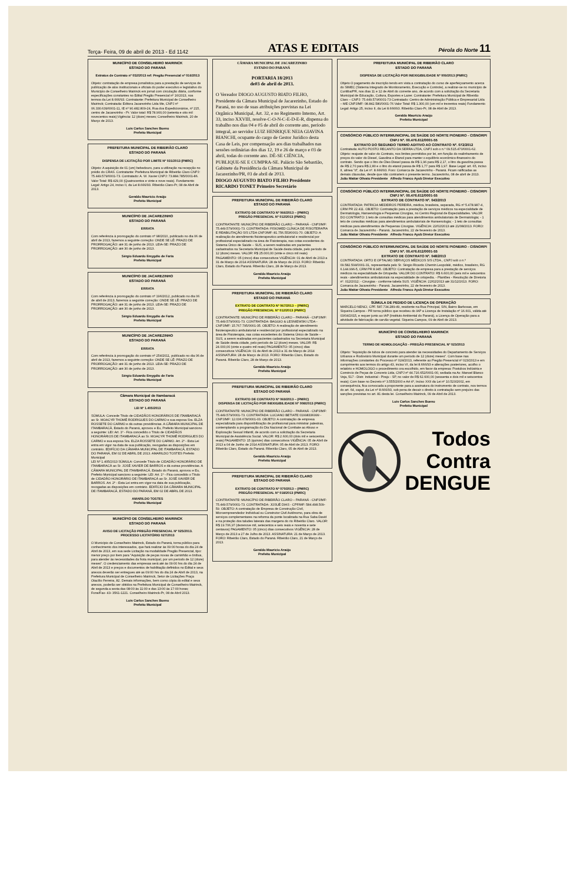Terça- Feira, 09 de abril de 2013 - Ed 1142 ATAS E EDITAIS Pérola do Norte 11
MUNICÍPIO DE CONSELHEIRO MAIRINCK
ESTADO DO PARANÁ
Extratos de Contrato nº 052/2013 ref: Pregão Presencial nº 016/2013
Objeto: contratação de empresa jornalística para a prestação de serviços de publicação de atos institucionais e oficiais do poder executivo e legislativo do Município de Conselheiro Mairinck em jornal com circulação diária, conforme especificações constantes no Edital Pregão Presencial nº 16/2013, nos termos da Lei 8.666/93. Contratante: Prefeitura Municipal de Conselheiro Mairinck; Contratada: Editora Jacarezinho Ltda Me, CNPJ nº 06.330.639/0001-11, IE nº 90.482.809-24, Rua dos Expedicionários, nº 215, centro de Jacarezinho - Pr. Valor total: R$ 78.900,00 (setenta e oito mil novecentos reais);Vigência: 12 (doze) meses; Conselheiro Mairinck, 20 de Março de 2013.
Luis Carlos Sanches Bueno
Prefeito Municipal
PREFEITURA MUNICIPAL DE RIBEIRÃO CLARO
ESTADO DO PARANÁ
DISPENSA DE LICITAÇÃO POR LIMITE Nº 031/2013 (PMRC)
Objeto: A aquisição de 01 (um) bebedouro, para a utilização na recepção no prédio do CRAS. Contratante: Prefeitura Municipal de Ribeirão Claro CNPJ: 75.449.579/0001-73. Contratado: A. W. Xavier CNPJ: 73.884.785/0001-86. Valor Total: R$ 429,00 (Quatrocentos e vinte e nove reais). Fundamento Legal: Artigo 24, inciso II, da Lei 8.666/93. Ribeirão Claro-Pr, 08 de Abril de 2013.
Geraldo Mauricio Araújo
Prefeito Municipal
MUNICÍPIO DE JACAREZINHO
ESTADO DO PARANÁ
ERRATA
Com referência à prorrogação do contrato nº 98/2010, publicado no dia 06 de abril de 2013, fazemos a seguinte correção: ONDE SE LÊ: PRAZO DE PRORROGAÇÃO: até 31 de junho de 2013. LEIA-SE: PRAZO DE PRORROGAÇÃO: até 30 de junho de 2013.
Sérgio Eduardo Emygdio de Faria
Prefeito Municipal
MUNICÍPIO DE JACAREZINHO
ESTADO DO PARANÁ
ERRATA
Com referência à prorrogação do contrato nº 196/2012, publicado no dia 06 de abril de 2013, fazemos a seguinte correção: ONDE SE LÊ: PRAZO DE PRORROGAÇÃO: até 31 de junho de 2013. LEIA-SE: PRAZO DE PRORROGAÇÃO: até 30 de junho de 2013.
Sérgio Eduardo Emygdio de Faria
Prefeito Municipal
MUNICÍPIO DE JACAREZINHO
ESTADO DO PARANÁ
ERRATA
Com referência à prorrogação do contrato nº 254/2011, publicado no dia 06 de abril de 2013, fazemos a seguinte correção: ONDE SE LÊ: PRAZO DE PRORROGAÇÃO: até 31 de junho de 2013. LEIA-SE: PRAZO DE PRORROGAÇÃO: até 30 de junho de 2013.
Sérgio Eduardo Emygdio de Faria
Prefeito Municipal
Câmara Municipal de Itambaracá
ESTADO DO PARANÁ
LEI Nº 1.405/2013
SÚMULA: Concede Título de CIDADÃOS HONORÁRIOS DE ITAMBARACÁ ao Sr. MOACYR THOMÉ RODRIGUES DO CARMO e sua esposa Sra. ELZA ROSSETE DO CARMO e dá outras providências. A CÂMARA MUNICIPAL DE ITAMBARACÁ, Estado do Paraná, aprovou e Eu, Prefeito Municipal sanciono a seguinte: LEI: Art. 1º - Fica concedido o Título de CIDADÃOS HONORÁRIOS DE ITAMBARACÁ ao Sr. MOACYR THOMÉ RODRIGUES DO CARMO e sua esposa Sra. ELZA ROSSETE DO CARMO. Art. 2º - Esta Lei entra em vigor na data de sua publicação, revogadas as disposições em contrário. EDIFÍCIO DA CÂMARA MUNICIPAL DE ITAMBARACÁ, ESTADO DO PARANÁ, EM 02 DE ABRIL DE 2013. AMARILDO TOSTES Prefeito Municipal
LEI Nº 1.405/2013 SÚMULA: Concede Título de CIDADÃO HONORÁRIO DE ITAMBARACÁ ao Sr. JOSÉ XAVIER DE BARROS e dá outras providências. A CÂMARA MUNICIPAL DE ITAMBARACÁ, Estado do Paraná, aprovou e Eu, Prefeito Municipal sanciono a seguinte: LEI: Art. 1º - Fica concedido o Título de CIDADÃO HONORÁRIO DE ITAMBARACÁ ao Sr. JOSÉ XAVIER DE BARROS. Art. 2º - Esta Lei entra em vigor na data de sua publicação, revogadas as disposições em contrário. EDIFÍCIO DA CÂMARA MUNICIPAL DE ITAMBARACÁ, ESTADO DO PARANÁ, EM 02 DE ABRIL DE 2013.
AMARILDO TOSTES
Prefeito Municipal
MUNICÍPIO DE CONSELHEIRO MAIRINCK
ESTADO DO PARANÁ
AVISO DE LICITAÇÃO PREGÃO PRESENCIAL Nº 025/2013.
PROCESSO LICITATÓRIO 027/2013
O Município de Conselheiro Mairinck, Estado do Paraná, torna público para conhecimento dos interessados, que fará realizar às 09:00 horas do dia 24 de Abril de 2013, em sua sede Licitação na modalidade Pregão Presencial, tipo: menor preço por item para "Aquisição de peças novas de caminhão e ônibus, para atender às necessidades da frota municipal, por um período de 12 (doze) meses". O credenciamento das empresas será até às 09:00 hrs do dia 24 de Abril de 2013 e preços e documentos de habilitação definidos no Edital e seus anexos deverão ser entregues até as 09:00 hrs do dia 24 de Abril de 2013, na Prefeitura Municipal de Conselheiro Mairinck, Setor de Licitações Praça Otacílio Ferreira, 82. Demais informações, bem como cópia do edital e seus anexos, poderão ser obtidos na Prefeitura Municipal de Conselheiro Mairinck, de segunda a sexta das 08:00 às 11:00 e das 13:00 às 17:00 horas; Fone/Fax- 43- 3561-1221. Conselheiro Mairinck-Pr, 08 de Abril 2013.
Luis Carlos Sanches Bueno
Prefeito Municipal
CÂMARA MUNICIPAL DE JACAREZINHO
ESTADO DO PARANÁ
PORTARIA 18/2013
de03 de abril de 2013.
O Vereador DIOGO AUGUSTO BIATO FILHO, Presidente da Câmara Municipal de Jacarezinho, Estado do Paraná, no uso de suas atribuições previstas na Lei Orgânica Municipal, Art. 32, e no Regimento Interno, Art. 33, inciso XXVIII, resolve-C-O-N-C-E-D-E-R, dispensa do trabalho nos dias 04 e 05 de abril do corrente ano, período integral, ao servidor LUIZ HENRIQUE NEIA GIAVINA BIANCHI, ocupante do cargo de Gestor Jurídico desta Casa de Leis, por compensação aos dias trabalhados nas sessões ordinárias dos dias 12, 19 e 26 de março e 03 de abril, todas do corrente ano. DÊ-SE CIÊNCIA, PUBLIQUE-SE E CUMPRA-SE. Palácio São Sebastião, Gabinete da Presidência da Câmara Municipal de Jacarezinho/PR, 03 de abril de 2013.
DIOGO AUGUSTO BIATO FILHO Presidente RICARDO TONET Primeiro Secretário
PREFEITURA MUNICIPAL DE RIBEIRÃO CLARO
ESTADO DO PARANÁ
EXTRATO DE CONTRATO Nº 066/2013 – (PMRC)
PREGÃO PRESENCIAL Nº 012/2013 (PMRC)
CONTRATANTE: MUNICÍPIO DE RIBEIRÃO CLARO – PARANÁ - CNPJ/MF: 75.449.579/0001-73. CONTRATADA: FISIOMED CLÍNICA DE FISIOTERAPIA E REABILITAÇÃO S/S LTDA CNPJ/MF: 81.756.553/0001-70. OBJETO: A realização de atendimento fisioterapeutico ambulatorial e residencial por profissional especializado na área de Fisioterapia, nas cotas excedentes do Sistema Único de Saúde – SUS, a serem realizadas em pacientes cadastrados na Secretaria Municipal de Saúde desta cidade, pelo período de 12 (doze) meses. VALOR: R$ 25.000,00 (vinte e cinco mil reais) PAGAMENTO: 05 (cinco) dias consecutivos VIGÊNCIA: 01 de Abril de 2013 a 31 de Março de 2014 ASSINATURA: 28 de Março de 2013. FORO: Ribeirão Claro, Estado do Paraná. Ribeirão Claro, 28 de Março de 2013.
Geraldo Mauricio Araújo
Prefeito Municipal
PREFEITURA MUNICIPAL DE RIBEIRÃO CLARO
ESTADO DO PARANÁ
EXTRATO DE CONTRATO Nº 067/2013 – (PMRC)
PREGÃO PRESENCIAL Nº 012/2013 (PMRC)
CONTRATANTE: MUNICÍPIO DE RIBEIRÃO CLARO – PARANÁ - CNPJ/MF: 75.449.579/0001-73. CONTRATADA: BAGGIO & LESNIEWSKI LTDA - CNPJ/MF: 15.767.795/0001-35. OBJETO: A realização de atendimento fisioterapeutico ambulatorial e residencial por profissional especializado na área de Fisioterapia, nas cotas excedentes do Sistema Único de Saúde – SUS, a serem realizadas em pacientes cadastrados na Secretaria Municipal de Saúde desta cidade, pelo período de 12 (doze) meses. VALOR: R$ 24.000,00 (vinte e quatro mil reais) PAGAMENTO: 05 (cinco) dias consecutivos VIGÊNCIA: 01 de Abril de 2013 a 31 de Março de 2014 ASSINATURA: 28 de Março de 2013. FORO: Ribeirão Claro, Estado do Paraná. Ribeirão Claro, 28 de Março de 2013.
Geraldo Mauricio Araújo
Prefeito Municipal
PREFEITURA MUNICIPAL DE RIBEIRÃO CLARO
ESTADO DO PARANÁ
EXTRATO DE CONTRATO Nº 069/2013 – (PMRC)
DISPENSA DE LICITAÇÃO POR INEXIGIBILIDADE Nº 008/2013 (PMRC)
CONTRATANTE: MUNICÍPIO DE RIBEIRÃO CLARO – PARANÁ - CNPJ/MF: 75.449.579/0001-73. CONTRATADA: LUCIANO BETIATE 01998336999 - CNPJ/MF: 12.036.678/0001-03. OBJETO: A contratação de empresa especializada para disponibilização de profissional para ministrar palestras, contemplando a programação do Dia Nacional de Combate ao Abuso e Exploração Sexual Infantil, de acordo com a solicitação da Secretaria Municipal de Assistência Social. VALOR: R$ 2.600,00 (dois mil e seiscentos reais) PAGAMENTO: 15 (quinze) dias consecutivos VIGÊNCIA: 05 de Abril de 2013 a 04 de Junho de 2014 ASSINATURA: 05 de Abril de 2013. FORO: Ribeirão Claro, Estado do Paraná. Ribeirão Claro, 05 de Abril de 2013.
Geraldo Mauricio Araújo
Prefeito Municipal
PREFEITURA MUNICIPAL DE RIBEIRÃO CLARO
ESTADO DO PARANÁ
EXTRATO DE CONTRATO Nº 070/2013 – (PMRC)
PREGÃO PRESENCIAL Nº 018/2013 (PMRC)
CONTRATANTE: MUNICÍPIO DE RIBEIRÃO CLARO – PARANÁ - CNPJ/MF: 75.449.579/0001-73. CONTRATADA: JOSUÉ DIAS - CPF/MF: 584.498.509-59. OBJETO: A contratação de Empresa de Construção Civil, Microempreendedor Individual ou Construtor Civil Autônomo, para obra de serviços complementares na reforma da ponte localizada na Rua Saba David e na proteção dos taludes laterais das margens do rio Ribeirão Claro. VALOR: R$ 19.706,97 (dezenove mil, setecentos e seis reais e noventa e sete centavos) PAGAMENTO: 05 (cinco) dias consecutivos VIGÊNCIA: 28 de Março de 2013 a 27 de Julho de 2013. ASSINATURA: 21 de Março de 2013. FORO: Ribeirão Claro, Estado do Paraná. Ribeirão Claro, 21 de Março de 2013.
Geraldo Mauricio Araújo
Prefeito Municipal
PREFEITURA MUNICIPAL DE RIBEIRÃO CLARO
ESTADO DO PARANÁ
DISPENSA DE LICITAÇÃO POR INEXIGIBILIDADE Nº 009/2013 (PMRC)
Objeto O pagamento de inscrição tendo em vista a contratação do curso de aperfeiçoamento acerca do SIMEC (Sistema Integrado de Monitoramento, Execução e Controle), a realizar-se no município de Curitiba/PR, nos dias 11 e 12 de Abril do corrente ano, de acordo com a solicitação da Secretaria Municipal de Educação, Cultura, Esportes e Lazer. Contratante: Prefeitura Municipal de Ribeirão Claro – CNPJ: 75.449.579/0001-73 Contratado: Centro de Administração Pública e Empresarial Ltda – ME CNPJ/MF: 08.842.580/0001-76 Valor Total: R$ 1.300,00 (um mil e trezentos reais) Fundamento Legal: Artigo 25, inciso II, da Lei 8.666/93. Ribeirão Claro-Pr, 08 de Abril de 2013.
Geraldo Mauricio Araújo
Prefeito Municipal
CONSÓRCIO PÚBLICO INTERMUNICIPAL DE SAÚDE DO NORTE PIONEIRO - CISNORPI
CNPJ Nº. 00.476.612/0001-55
EXTRATO DO SEGUNDO TERMO ADITIVO AO CONTRATO Nº. 072/2012
Contratada: AUTO POSTO RECANTO DA SERRA LTDA, CNPJ sob o n.º 09.515.470/0001-62. Objeto: reajuste de valor do Contrato, nos limites permitidos por lei, em função do realinhamento de preços do valor do Diesel, Gasolina e Etanol para manter o equilíbrio econômico-financeiro do contrato. Sendo que o litro de Óleo Diesel passa de R$ 1,96 para R$ 2,17, o litro da gasolina passa de R$ 2,70 para R$ 2,80 e o litro do etanol passa de R$ 1,77 para R$ 1,97. Base Legal: art. 65, inciso II, alínea "d", da Lei nº. 8.666/93. Foro: Comarca de Jacarezinho - Paraná. Ficam ratificadas as demais cláusulas, desde que não contrariem o presente termo. Jacarezinho, 08 de abril de 2013.
João Mattar Olivato Presidente Alfredo Franco Ayub Diretor Executivo
CONSÓRCIO PÚBLICO INTERMUNICIPAL DE SAÚDE DO NORTE PIONEIRO - CISNORPI
CNPJ Nº. 00.476.612/0001-55
EXTRATO DE CONTRATO Nº. 043/2013
CONTRATADA: PATRICIA MEDEIROS PEREIRA, médica, brasileira, separada, RG nº 5.478.987-4, CRM PR 22.411. OBJETO: Contratação para a prestação de serviços médicos na especialidade de Dermatologia, Hansenologia e Pequenas Cirurgias, no Centro Regional de Especialidades. VALOR DO CONTRATO: 1 teto de consultas médicas para atendimentos ambulatoriais de Dermatologia; - 1 teto de consultas médicas para atendimentos ambulatoriais de Hansenologia; - 1 teto de consultas médicas para atendimentos de Pequenas Cirurgias. VIGÊNCIA: 22/02/2013 até 21/08/2013. FORO: Comarca de Jacarezinho - Paraná. Jacarezinho, 22 de fevereiro de 2013.
João Mattar Olivato Presidente Alfredo Franco Ayub Diretor Executivo
CONSÓRCIO PÚBLICO INTERMUNICIPAL DE SAÚDE DO NORTE PIONEIRO - CISNORPI
CNPJ Nº. 00.476.612/0001-55
EXTRATO DE CONTRATO Nº. 048/2013
CONTRATADA: ORTO E OFTALMO SERVIÇOS MÉDICOS S/S LTDA., CNPJ sob o n.º 09.582.504/0001-31, representada pelo Sr. Sérgio Ricardo Chemin Leopolski, médico, brasileiro, RG 6.144.996-5, CRM PR 8.945. OBJETO: Contratação de empresa para a prestação de serviços médicos na especialidade de Ortopedia. VALOR DO CONTRATO: R$ 6.600,00 (seis mil e seiscentos reais - atendimentos ambulatoriais na especialidade de ortopedia. - Plantões - Resolução de Diretoria nº. 012/2012; - Cirurgias - conforme tabela SUS. VIGÊNCIA: 22/02/2013 até 31/12/2013. FORO: Comarca de Jacarezinho - Paraná. Jacarezinho, 22 de fevereiro de 2013.
João Mattar Olivato Presidente Alfredo Franco Ayub Diretor Executivo
SÚMULA DE PEDIDO DE LICENÇA DE OPERAÇÃO
MARCELO NENCI, CPF. 587.734.289-49, residente na Rua Principal, S/N, Bairro Barbosas, em Siqueira Campos - PR torna público que recebeu do IAP a Licença de Instalação nº 16.601, válida até 03/04/2015, e requer junto ao IAP (Instituto Ambiental do Paraná), a Licença de Operação para a atividade de fabricação de carvão vegetal. Siqueira Campos, 09 de Abril de 2013.
MUNICÍPIO DE CONSELHEIRO MAIRINCK
ESTADO DO PARANÁ
TERMO DE HOMOLOGAÇÃO - PREGÃO PRESENCIAL Nº 023/2013
Objeto: "Aquisição de tubos de concreto para atender às necessidades do Departamento de Serviços Urbanos e Rodoviário Municipal durante um período de 12 (doze) meses". Com base nas informações constantes do Processo nº 024/2013, referente ao Pregão Presencial nº 023/2013 e em cumprimento aos termos do artigo 43, inciso VI, da lei 8.666/93 e alterações posteriores, acolho o relatório e HOMOLOGO o procedimento ora escolhido, em favor da empresa: Postubos Indústria e Comércio de Peças de Concreto Ltda, CNPJ nº 44.716.652/0001-00, sediada na Av. Manoel Blanco Veja, 517 - Distr. Industrial - Piraju - SP, no valor de R$ 62.600,00 (sessenta e dois mil e seiscentos reais); Com base no Decreto nº 3.555/2000 e Art 4º, Inciso XXII da Lei nº 10.520/2002, em consequência, fica convocada a proponente para a assinatura do instrumento de contrato, nos termos do art. 64, caput, da Lei nº 8.666/93, sob pena de decair o direito à contratação sem prejuízo das sanções previstas no art. 81 desta lei. Conselheiro Mairinck, 09 de Abril de 2013.
Luis Carlos Sanches Bueno
Prefeito Municipal
Todos
Contra
DENGUE